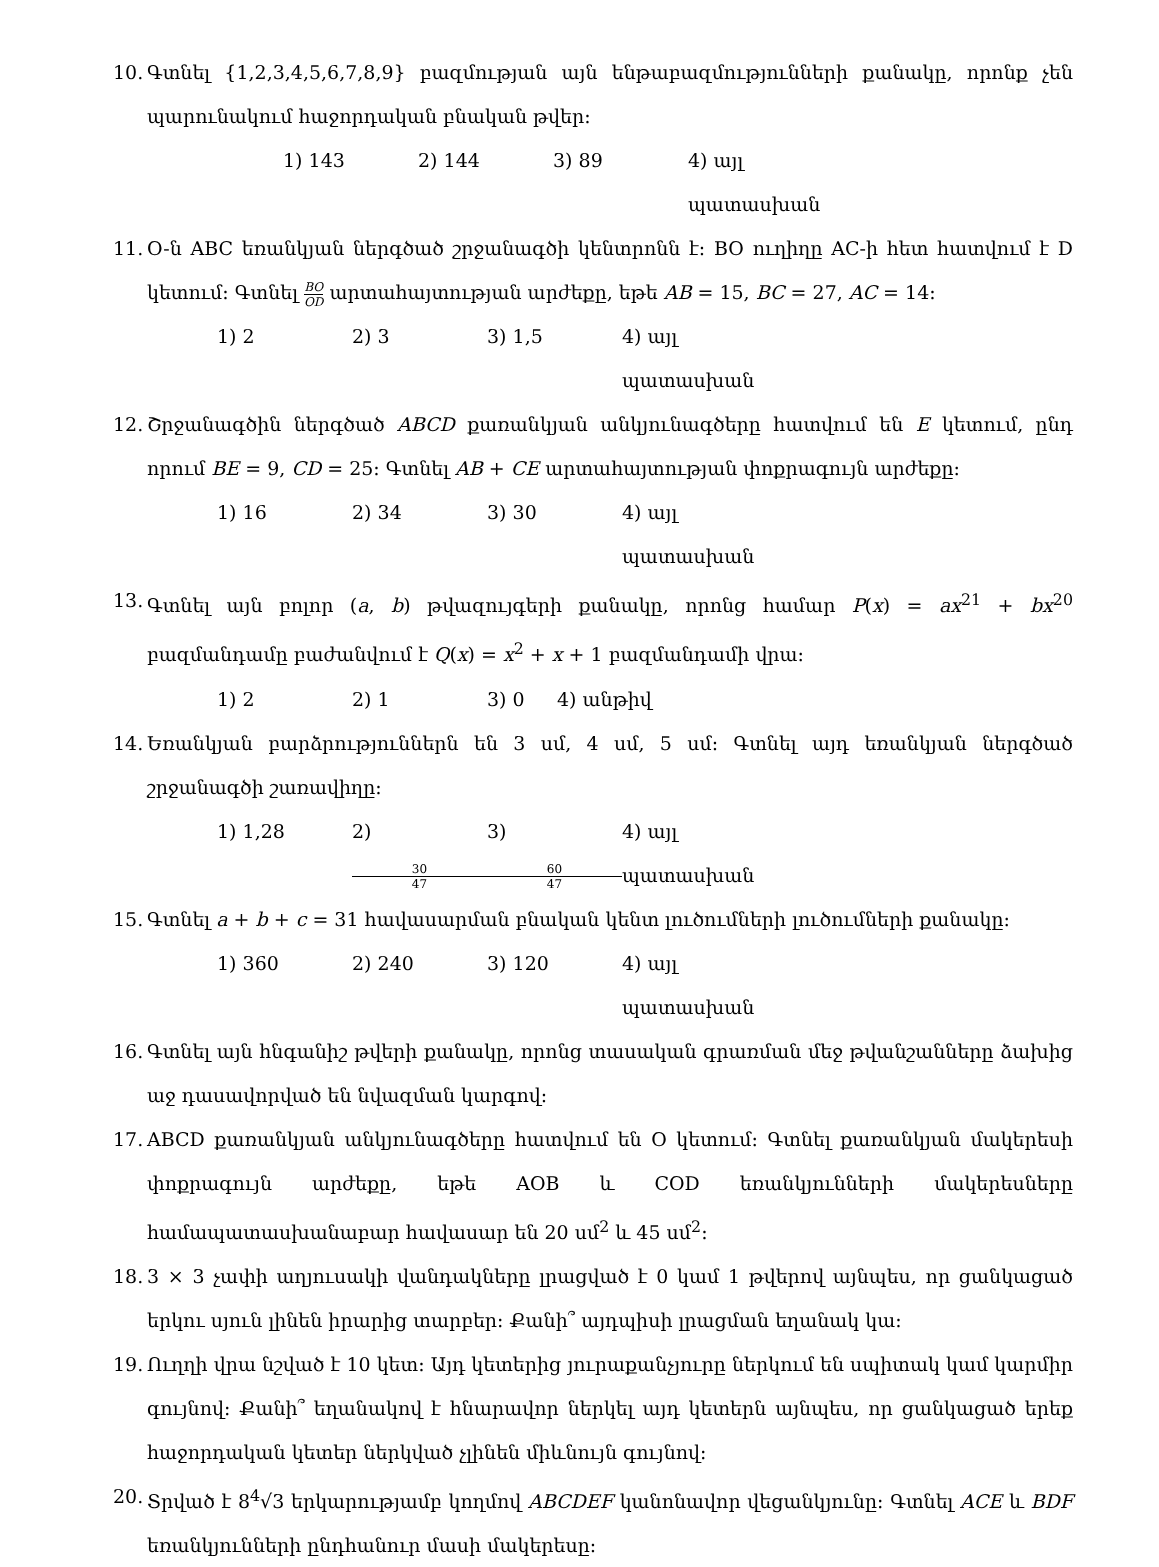10.
Գտնել {1,2,3,4,5,6,7,8,9} բազմության այն ենթաբազմությունների քանակը, որոնք չեն պարունակում հաջորդական բնական թվեր։
1) 143 2) 144 3) 89 4) այլ պատասխան
11.
O-ն ABC եռանկյան ներգծած շրջանագծի կենտրոնն է։ BO ուղիղը AC-ի հետ հատվում է D կետում։ Գտնել BO OD արտահայտության արժեքը, եթե AB = 15, BC = 27, AC = 14։
1) 2 2) 3 3) 1,5 4) այլ պատասխան
12.
Շրջանագծին ներգծած ABCD քառանկյան անկյունագծերը հատվում են E կետում, ընդ որում BE = 9, CD = 25։ Գտնել AB + CE արտահայտության փոքրագույն արժեքը։
1) 16 2) 34 3) 30 4) այլ պատասխան
13.
Գտնել այն բոլոր (a, b) թվազույգերի քանակը, որոնց համար P(x) = ax<sup>21</sup> + bx<sup>20</sup> բազմանդամը բաժանվում է Q(x) = x<sup>2</sup> + x + 1 բազմանդամի վրա։
1) 2 2) 1 3) 0 4) անթիվ
14.
Եռանկյան բարձրություններն են 3 սմ, 4 սմ, 5 սմ։ Գտնել այդ եռանկյան ներգծած շրջանագծի շառավիղը։
1) 1,28 2) 30 47 3) 60 47 4) այլ պատասխան
15.
Գտնել a + b + c = 31 հավասարման բնական կենտ լուծումների լուծումների քանակը։
1) 360 2) 240 3) 120 4) այլ պատասխան
16.
Գտնել այն հնգանիշ թվերի քանակը, որոնց տասական գրառման մեջ թվանշանները ձախից աջ դասավորված են նվազման կարգով։
17.
ABCD քառանկյան անկյունագծերը հատվում են O կետում։ Գտնել քառանկյան մակերեսի փոքրագույն արժեքը, եթե AOB և COD եռանկյունների մակերեսները համապատասխանաբար հավասար են 20 սմ<sup>2</sup> և 45 սմ<sup>2</sup>։
18.
3 × 3 չափի աղյուսակի վանդակները լրացված է 0 կամ 1 թվերով այնպես, որ ցանկացած երկու սյուն լինեն իրարից տարբեր։ Քանի՞ այդպիսի լրացման եղանակ կա։
19.
Ուղղի վրա նշված է 10 կետ։ Այդ կետերից յուրաքանչյուրը ներկում են սպիտակ կամ կարմիր գույնով։ Քանի՞ եղանակով է հնարավոր ներկել այդ կետերն այնպես, որ ցանկացած երեք հաջորդական կետեր ներկված չլինեն միևնույն գույնով։
20.
Տրված է 8<sup>4</sup>√3 երկարությամբ կողմով ABCDEF կանոնավոր վեցանկյունը։ Գտնել ACE և BDF եռանկյունների ընդհանուր մասի մակերեսը։